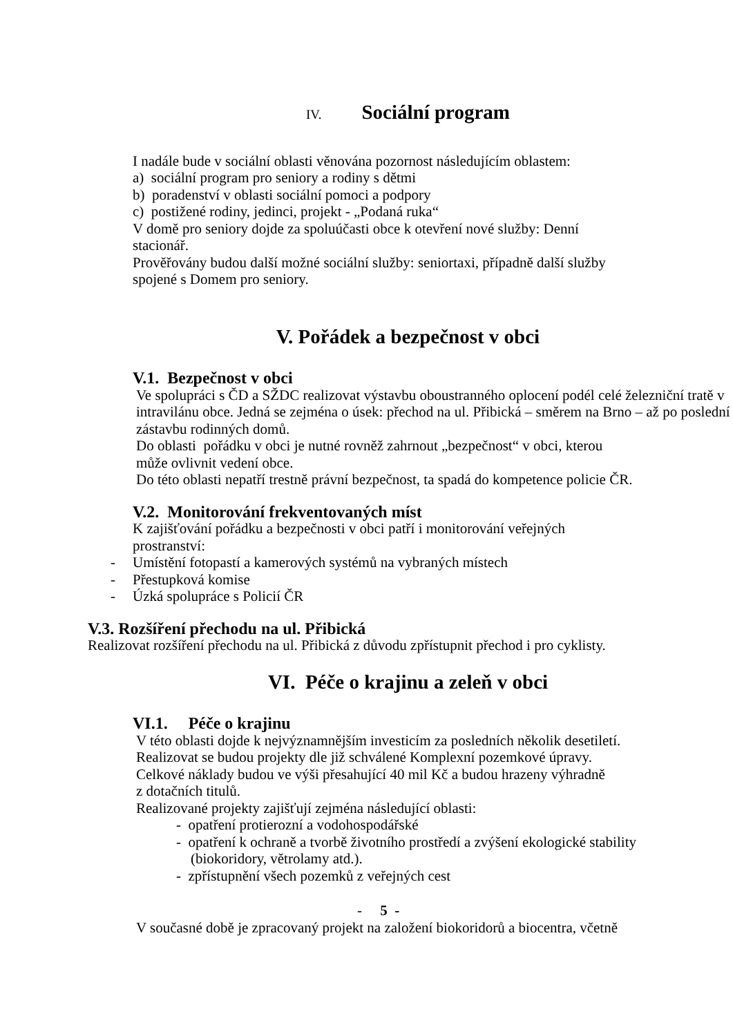IV. Sociální program
I nadále bude v sociální oblasti věnována pozornost následujícím oblastem:
a) sociální program pro seniory a rodiny s dětmi
b) poradenství v oblasti sociální pomoci a podpory
c) postižené rodiny, jedinci, projekt - „Podaná ruka“
V domě pro seniory dojde za spoluúčasti obce k otevření nové služby: Denní
stacionář.
Prověřovány budou další možné sociální služby: seniortaxi, případně další služby
spojené s Domem pro seniory.
V. Pořádek a bezpečnost v obci
V.1. Bezpečnost v obci
Ve spolupráci s ČD a SŽDC realizovat výstavbu oboustranného oplocení podél celé železniční tratě v intravilánu obce. Jedná se zejména o úsek: přechod na ul. Přibická – směrem na Brno – až po poslední zástavbu rodinných domů.
Do oblasti pořádku v obci je nutné rovněž zahrnout „bezpečnost“ v obci, kterou
může ovlivnit vedení obce.
Do této oblasti nepatří trestně právní bezpečnost, ta spadá do kompetence policie ČR.
V.2. Monitorování frekventovaných míst
K zajišťování pořádku a bezpečnosti v obci patří i monitorování veřejných
prostranství:
- Umístění fotopastí a kamerových systémů na vybraných místech
- Přestupková komise
- Úzká spolupráce s Policií ČR
V.3. Rozšíření přechodu na ul. Přibická
Realizovat rozšíření přechodu na ul. Přibická z důvodu zpřístupnit přechod i pro cyklisty.
VI. Péče o krajinu a zeleň v obci
VI.1. Péče o krajinu
V této oblasti dojde k nejvýznamnějším investicím za posledních několik desetiletí.
Realizovat se budou projekty dle již schválené Komplexní pozemkové úpravy.
Celkové náklady budou ve výši přesahující 40 mil Kč a budou hrazeny výhradně
z dotačních titulů.
Realizované projekty zajišťují zejména následující oblasti:
- opatření protierozní a vodohospodářské
- opatření k ochraně a tvorbě životního prostředí a zvýšení ekologické stability
(biokoridory, větrolamy atd.).
- zpřístupnění všech pozemků z veřejných cest
- 5 -
V současné době je zpracovaný projekt na založení biokoridorů a biocentra, včetně